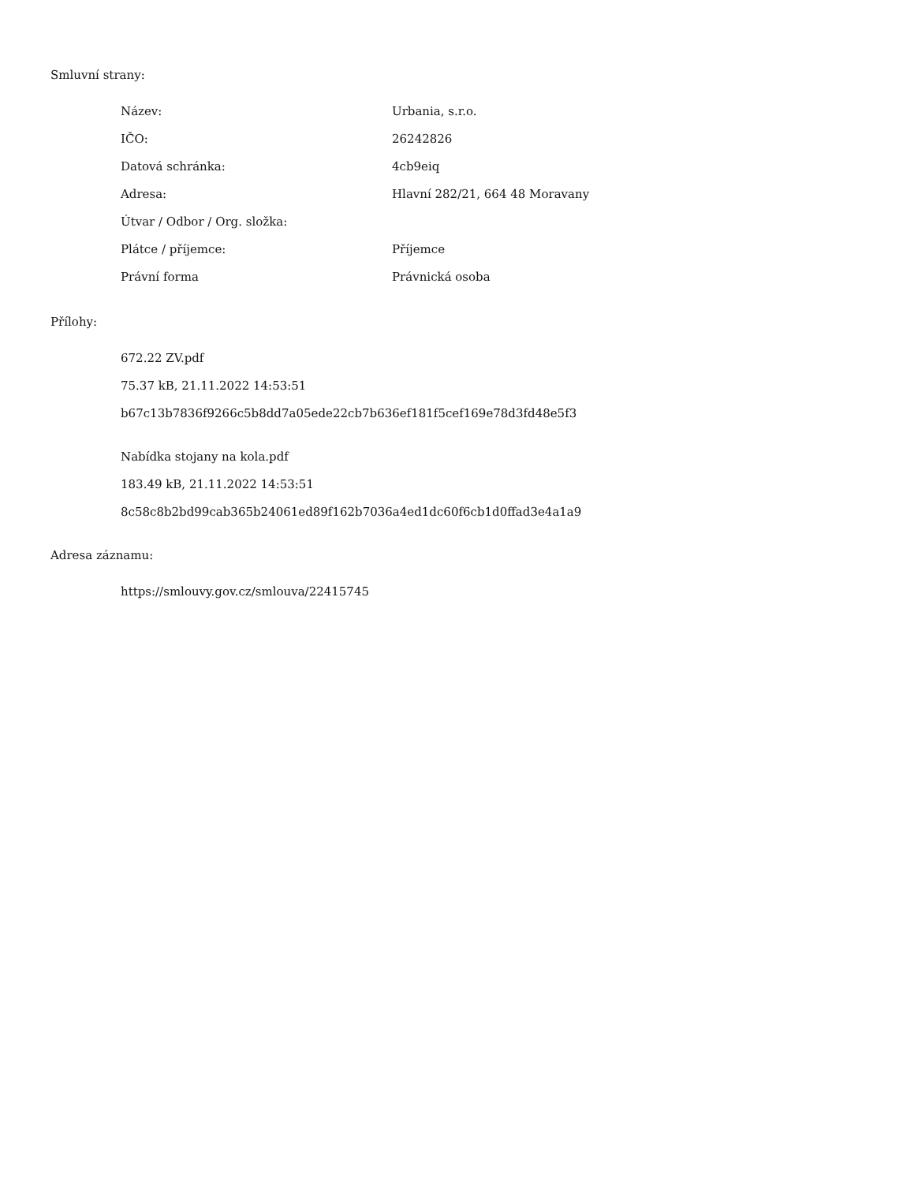Smluvní strany:
| Název: | Urbania, s.r.o. |
| IČO: | 26242826 |
| Datová schránka: | 4cb9eiq |
| Adresa: | Hlavní 282/21, 664 48 Moravany |
| Útvar / Odbor / Org. složka: | |
| Plátce / příjemce: | Příjemce |
| Právní forma | Právnická osoba |
Přílohy:
672.22 ZV.pdf
75.37 kB, 21.11.2022 14:53:51
b67c13b7836f9266c5b8dd7a05ede22cb7b636ef181f5cef169e78d3fd48e5f3
Nabídka stojany na kola.pdf
183.49 kB, 21.11.2022 14:53:51
8c58c8b2bd99cab365b24061ed89f162b7036a4ed1dc60f6cb1d0ffad3e4a1a9
Adresa záznamu:
https://smlouvy.gov.cz/smlouva/22415745